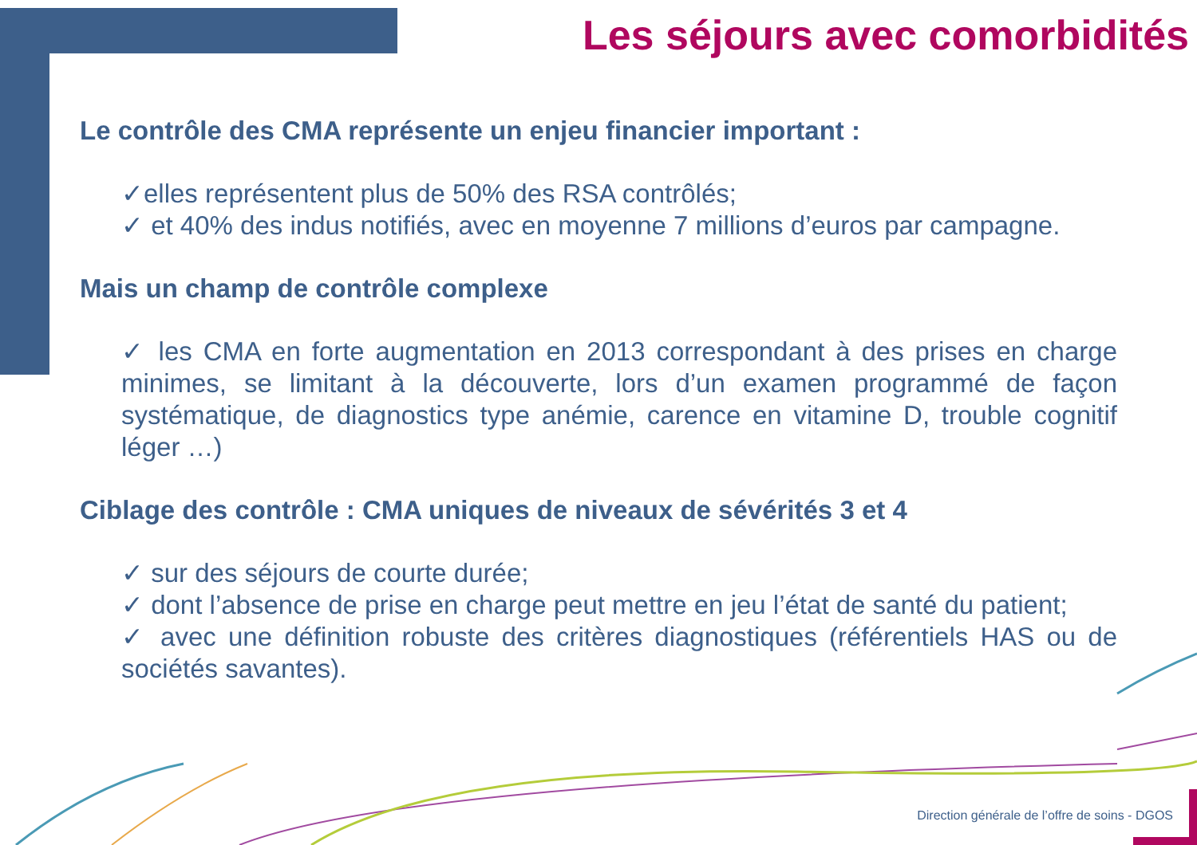Les séjours avec comorbidités
Le contrôle des CMA représente un enjeu financier important :
✓elles représentent plus de 50% des RSA contrôlés;
✓ et 40% des indus notifiés, avec en moyenne 7 millions d’euros par campagne.
Mais un champ de contrôle complexe
✓ les CMA en forte augmentation en 2013 correspondant à des prises en charge minimes, se limitant à la découverte, lors d’un examen programmé de façon systématique, de diagnostics type anémie, carence en vitamine D, trouble cognitif léger …)
Ciblage des contrôle : CMA uniques de niveaux de sévérités 3 et 4
✓ sur des séjours de courte durée;
✓ dont l’absence de prise en charge peut mettre en jeu l’état de santé du patient;
✓ avec une définition robuste des critères diagnostiques (référentiels HAS ou de sociétés savantes).
Direction générale de l’offre de soins - DGOS